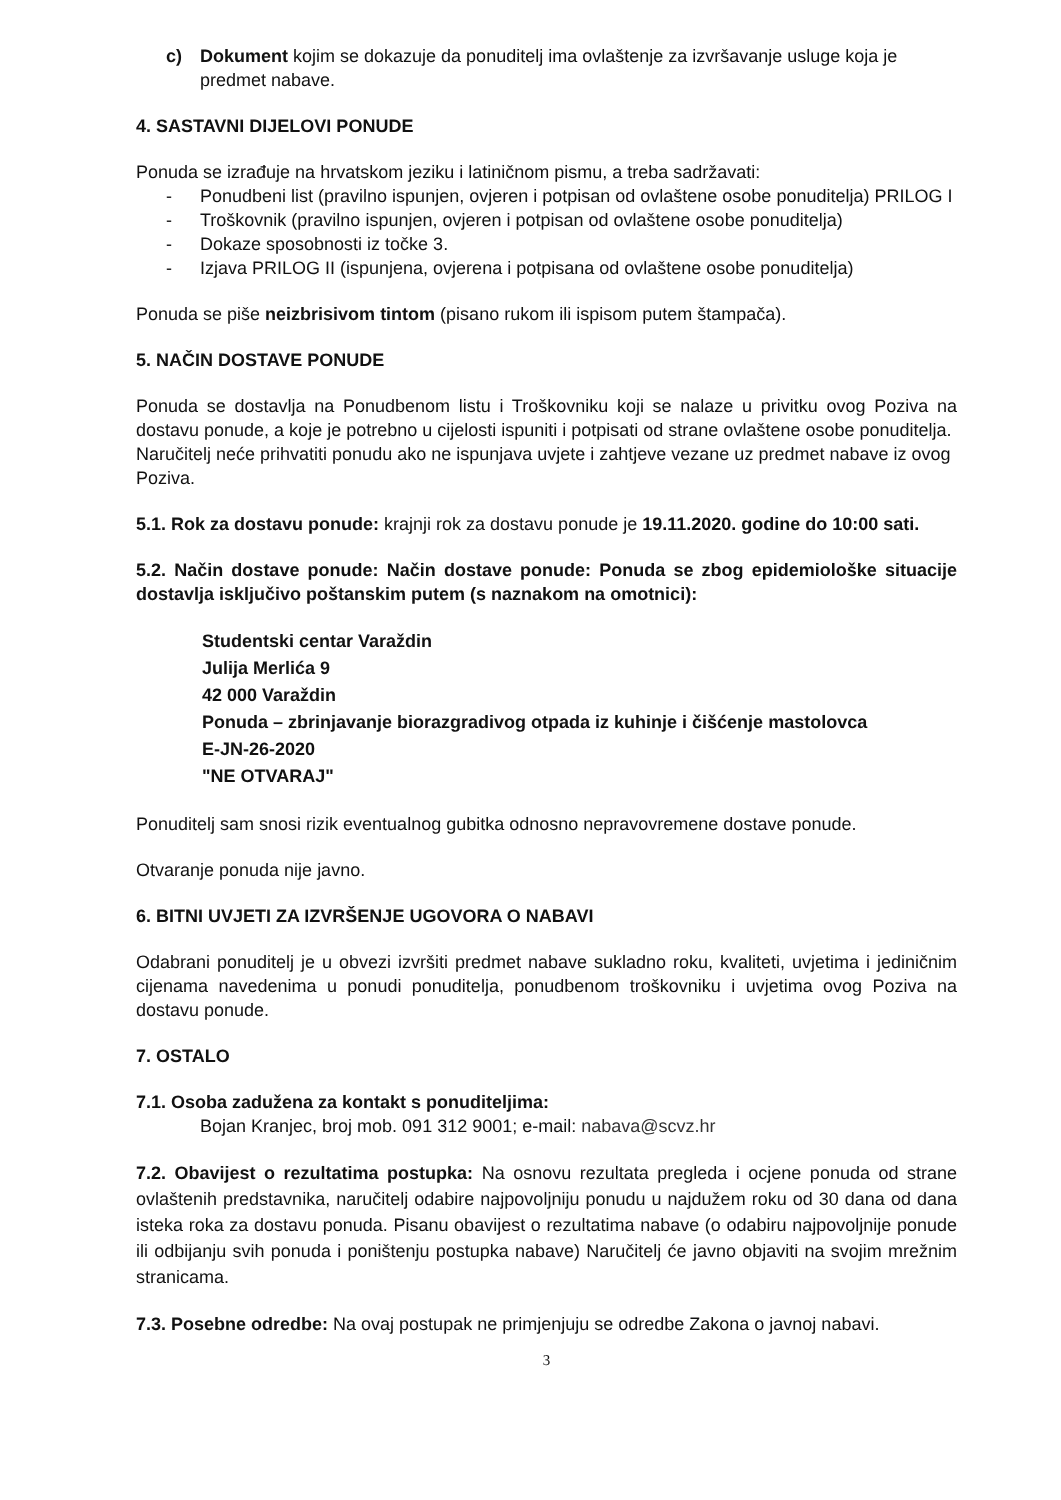c) Dokument kojim se dokazuje da ponuditelj ima ovlaštenje za izvršavanje usluge koja je predmet nabave.
4. SASTAVNI DIJELOVI PONUDE
Ponuda se izrađuje na hrvatskom jeziku i latiničnom pismu, a treba sadržavati:
- Ponudbeni list (pravilno ispunjen, ovjeren i potpisan od ovlaštene osobe ponuditelja) PRILOG I
- Troškovnik (pravilno ispunjen, ovjeren i potpisan od ovlaštene osobe ponuditelja)
- Dokaze sposobnosti iz točke 3.
- Izjava PRILOG II (ispunjena, ovjerena i potpisana od ovlaštene osobe ponuditelja)
Ponuda se piše neizbrisivom tintom (pisano rukom ili ispisom putem štampača).
5. NAČIN DOSTAVE PONUDE
Ponuda se dostavlja na Ponudbenom listu i Troškovniku koji se nalaze u privitku ovog Poziva na dostavu ponude, a koje je potrebno u cijelosti ispuniti i potpisati od strane ovlaštene osobe ponuditelja.
Naručitelj neće prihvatiti ponudu ako ne ispunjava uvjete i zahtjeve vezane uz predmet nabave iz ovog Poziva.
5.1. Rok za dostavu ponude: krajnji rok za dostavu ponude je 19.11.2020. godine do 10:00 sati.
5.2. Način dostave ponude: Način dostave ponude: Ponuda se zbog epidemiološke situacije dostavlja isključivo poštanskim putem (s naznakom na omotnici):
Studentski centar Varaždin
Julija Merlića 9
42 000 Varaždin
Ponuda – zbrinjavanje biorazgradivog otpada iz kuhinje i čišćenje mastolovca
E-JN-26-2020
"NE OTVARAJ"
Ponuditelj sam snosi rizik eventualnog gubitka odnosno nepravovremene dostave ponude.
Otvaranje ponuda nije javno.
6. BITNI UVJETI ZA IZVRŠENJE UGOVORA O NABAVI
Odabrani ponuditelj je u obvezi izvršiti predmet nabave sukladno roku, kvaliteti, uvjetima i jediničnim cijenama navedenima u ponudi ponuditelja, ponudbenom troškovniku i uvjetima ovog Poziva na dostavu ponude.
7. OSTALO
7.1. Osoba zadužena za kontakt s ponuditeljima:
Bojan Kranjec, broj mob. 091 312 9001; e-mail: nabava@scvz.hr
7.2. Obavijest o rezultatima postupka: Na osnovu rezultata pregleda i ocjene ponuda od strane ovlaštenih predstavnika, naručitelj odabire najpovoljniju ponudu u najdužem roku od 30 dana od dana isteka roka za dostavu ponuda. Pisanu obavijest o rezultatima nabave (o odabiru najpovoljnije ponude ili odbijanju svih ponuda i poništenju postupka nabave) Naručitelj će javno objaviti na svojim mrežnim stranicama.
7.3. Posebne odredbe: Na ovaj postupak ne primjenjuju se odredbe Zakona o javnoj nabavi.
3